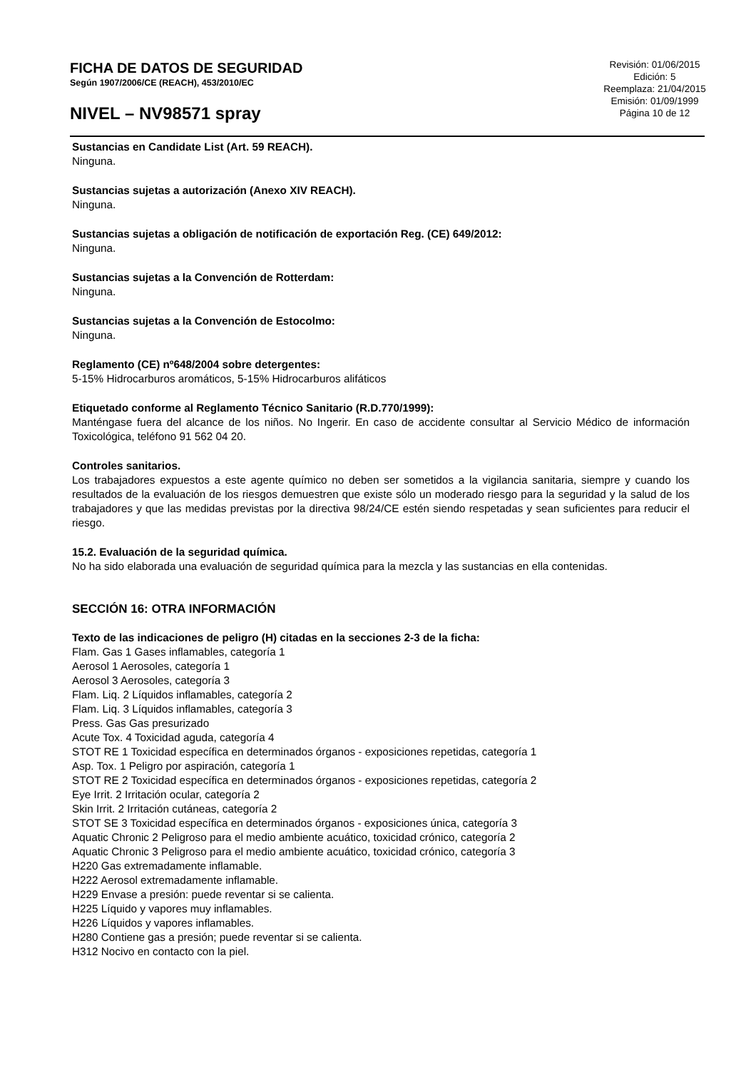FICHA DE DATOS DE SEGURIDAD
Según 1907/2006/CE (REACH), 453/2010/EC
NIVEL – NV98571 spray
Revisión: 01/06/2015
Edición: 5
Reemplaza: 21/04/2015
Emisión: 01/09/1999
Página 10 de 12
Sustancias en Candidate List (Art. 59 REACH).
Ninguna.
Sustancias sujetas a autorización (Anexo XIV REACH).
Ninguna.
Sustancias sujetas a obligación de notificación de exportación Reg. (CE) 649/2012:
Ninguna.
Sustancias sujetas a la Convención de Rotterdam:
Ninguna.
Sustancias sujetas a la Convención de Estocolmo:
Ninguna.
Reglamento (CE) nº648/2004 sobre detergentes:
5-15% Hidrocarburos aromáticos, 5-15% Hidrocarburos alifáticos
Etiquetado conforme al Reglamento Técnico Sanitario (R.D.770/1999):
Manténgase fuera del alcance de los niños. No Ingerir. En caso de accidente consultar al Servicio Médico de información Toxicológica, teléfono 91 562 04 20.
Controles sanitarios.
Los trabajadores expuestos a este agente químico no deben ser sometidos a la vigilancia sanitaria, siempre y cuando los resultados de la evaluación de los riesgos demuestren que existe sólo un moderado riesgo para la seguridad y la salud de los trabajadores y que las medidas previstas por la directiva 98/24/CE estén siendo respetadas y sean suficientes para reducir el riesgo.
15.2. Evaluación de la seguridad química.
No ha sido elaborada una evaluación de seguridad química para la mezcla y las sustancias en ella contenidas.
SECCIÓN 16: OTRA INFORMACIÓN
Texto de las indicaciones de peligro (H) citadas en la secciones 2-3 de la ficha:
Flam. Gas 1 Gases inflamables, categoría 1
Aerosol 1 Aerosoles, categoría 1
Aerosol 3 Aerosoles, categoría 3
Flam. Liq. 2 Líquidos inflamables, categoría 2
Flam. Liq. 3 Líquidos inflamables, categoría 3
Press. Gas Gas presurizado
Acute Tox. 4 Toxicidad aguda, categoría 4
STOT RE 1 Toxicidad específica en determinados órganos - exposiciones repetidas, categoría 1
Asp. Tox. 1 Peligro por aspiración, categoría 1
STOT RE 2 Toxicidad específica en determinados órganos - exposiciones repetidas, categoría 2
Eye Irrit. 2 Irritación ocular, categoría 2
Skin Irrit. 2 Irritación cutáneas, categoría 2
STOT SE 3 Toxicidad específica en determinados órganos - exposiciones única, categoría 3
Aquatic Chronic 2 Peligroso para el medio ambiente acuático, toxicidad crónico, categoría 2
Aquatic Chronic 3 Peligroso para el medio ambiente acuático, toxicidad crónico, categoría 3
H220 Gas extremadamente inflamable.
H222 Aerosol extremadamente inflamable.
H229 Envase a presión: puede reventar si se calienta.
H225 Líquido y vapores muy inflamables.
H226 Líquidos y vapores inflamables.
H280 Contiene gas a presión; puede reventar si se calienta.
H312 Nocivo en contacto con la piel.